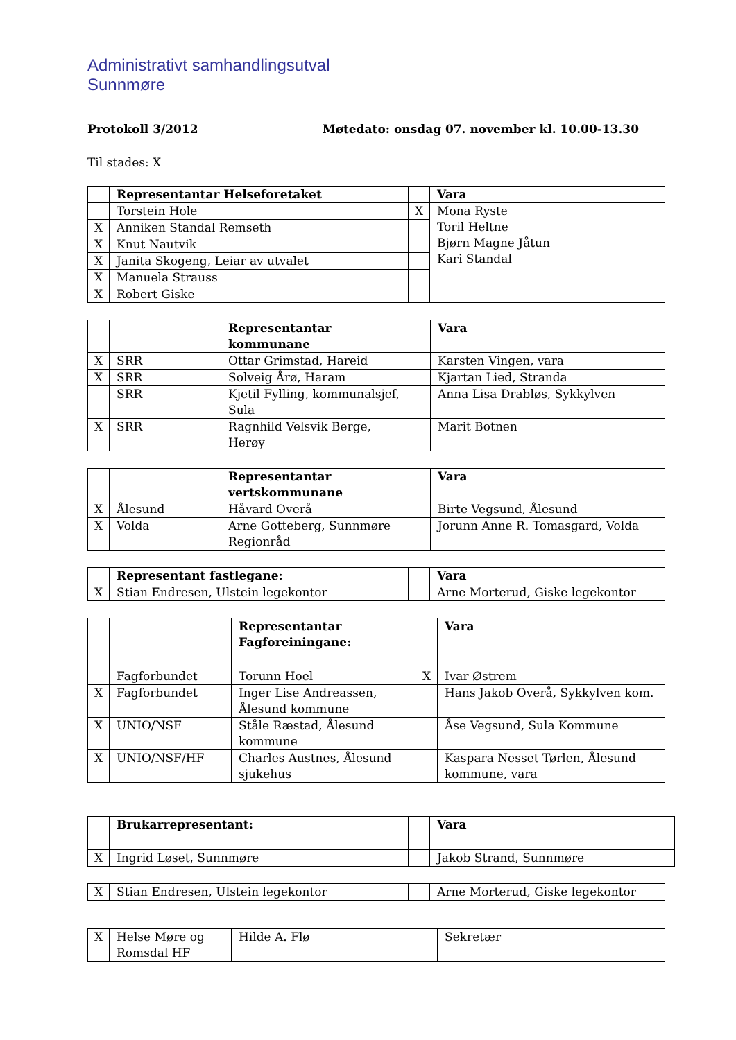Administrativt samhandlingsutval
Sunnmøre
Protokoll 3/2012 Møtedato: onsdag 07. november kl. 10.00-13.30
Til stades: X
| | Representantar Helseforetaket | | Vara |
| | Torstein Hole | X | Mona Ryste Toril Heltne Bjørn Magne Jåtun Kari Standal |
| X | Anniken Standal Remseth | | |
| X | Knut Nautvik | | |
| X | Janita Skogeng, Leiar av utvalet | | |
| X | Manuela Strauss | | |
| X | Robert Giske | | |
| | | Representantar kommunane | | Vara |
| X | SRR | Ottar Grimstad, Hareid | | Karsten Vingen, vara |
| X | SRR | Solveig Årø, Haram | | Kjartan Lied, Stranda |
| | SRR | Kjetil Fylling, kommunalsjef, Sula | | Anna Lisa Drabløs, Sykkylven |
| X | SRR | Ragnhild Velsvik Berge, Herøy | | Marit Botnen |
| | | Representantar vertskommunane | | Vara |
| X | Ålesund | Håvard Overå | | Birte Vegsund, Ålesund |
| X | Volda | Arne Gotteberg, Sunnmøre Regionråd | | Jorunn Anne R. Tomasgard, Volda |
| | Representant fastlegane: | | Vara |
| X | Stian Endresen, Ulstein legekontor | | Arne Morterud, Giske legekontor |
| | | Representantar Fagforeiningane: | | Vara |
| | Fagforbundet | Torunn Hoel | X | Ivar Østrem |
| X | Fagforbundet | Inger Lise Andreassen, Ålesund kommune | | Hans Jakob Overå, Sykkylven kom. |
| X | UNIO/NSF | Ståle Ræstad, Ålesund kommune | | Åse Vegsund, Sula Kommune |
| X | UNIO/NSF/HF | Charles Austnes, Ålesund sjukehus | | Kaspara Nesset Tørlen, Ålesund kommune, vara |
| | Brukarrepresentant: | | Vara |
| X | Ingrid Løset, Sunnmøre | | Jakob Strand, Sunnmøre |
| X | Stian Endresen, Ulstein legekontor | | Arne Morterud, Giske legekontor |
| X | Helse Møre og Romsdal HF | Hilde A. Flø | | Sekretær |